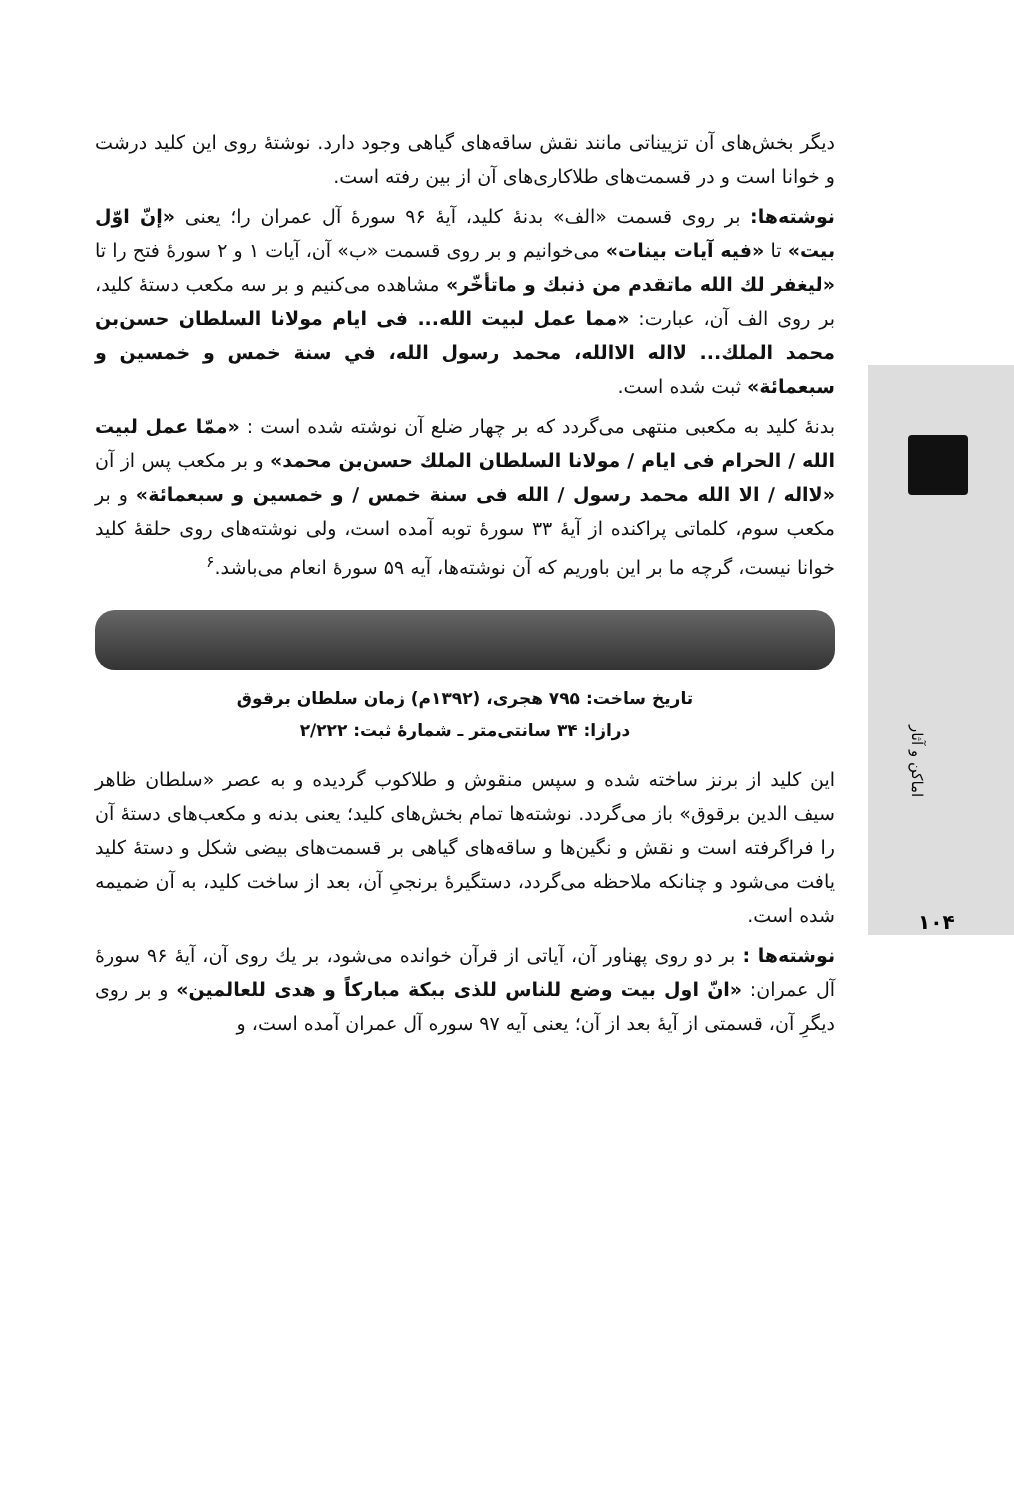اماکن و آثار
۱۰۴
دیگر بخش‌های آن تزییناتی مانند نقش ساقه‌های گیاهی وجود دارد. نوشتهٔ روی این کلید درشت و خوانا است و در قسمت‌های طلاکاری‌های آن از بین رفته است.
نوشته‌ها: بر روی قسمت «الف» بدنهٔ کلید، آیهٔ ۹۶ سورهٔ آل عمران را؛ یعنی «إنّ اوّل بیت» تا «فیه آیات بینات» می‌خوانیم و بر روی قسمت «ب» آن، آیات ۱ و ۲ سورهٔ فتح را تا «لیغفر لك الله ماتقدم من ذنبك و ماتأخّر» مشاهده می‌کنیم و بر سه مکعب دستهٔ کلید، بر روی الف آن، عبارت: «مما عمل لبیت الله... فی ایام مولانا السلطان حسن‌بن محمد الملك... لااله الاالله، محمد رسول الله، في سنة خمس و خمسین و سبعمائة» ثبت شده است.
بدنهٔ کلید به مکعبی منتهی می‌گردد که بر چهار ضلع آن نوشته شده است : «ممّا عمل لبیت الله / الحرام فی ایام / مولانا السلطان الملك حسن‌بن محمد» و بر مکعب پس از آن «لااله / الا الله محمد رسول / الله فی سنة خمس / و خمسین و سبعمائة» و بر مکعب سوم، کلماتی پراکنده از آیهٔ ۳۳ سورهٔ توبه آمده است، ولی نوشته‌های روی حلقهٔ کلید خوانا نیست، گرچه ما بر این باوریم که آن نوشته‌ها، آیه ۵۹ سورهٔ انعام می‌باشد.<sup>۶</sup>
تاریخ ساخت: ۷۹۵ هجری، (۱۳۹۲م) زمان سلطان برقوق
درازا: ۳۴ سانتی‌متر ـ شمارهٔ ثبت: ۲/۲۲۲
این کلید از برنز ساخته شده و سپس منقوش و طلاکوب گردیده و به عصر «سلطان ظاهر سیف الدین برقوق» باز می‌گردد. نوشته‌ها تمام بخش‌های کلید؛ یعنی بدنه و مکعب‌های دستهٔ آن را فراگرفته است و نقش و نگین‌ها و ساقه‌های گیاهی بر قسمت‌های بیضی شکل و دستهٔ کلید یافت می‌شود و چنانکه ملاحظه می‌گردد، دستگیرهٔ برنجیِ آن، بعد از ساخت کلید، به آن ضمیمه شده است.
نوشته‌ها : بر دو روی پهناور آن، آیاتی از قرآن خوانده می‌شود، بر یك روی آن، آیهٔ ۹۶ سورهٔ آل عمران: «انّ اول بیت وضع للناس للذی ببكة مباركاً و هدی للعالمین» و بر روی دیگرِ آن، قسمتی از آیهٔ بعد از آن؛ یعنی آیه ۹۷ سوره آل عمران آمده است، و